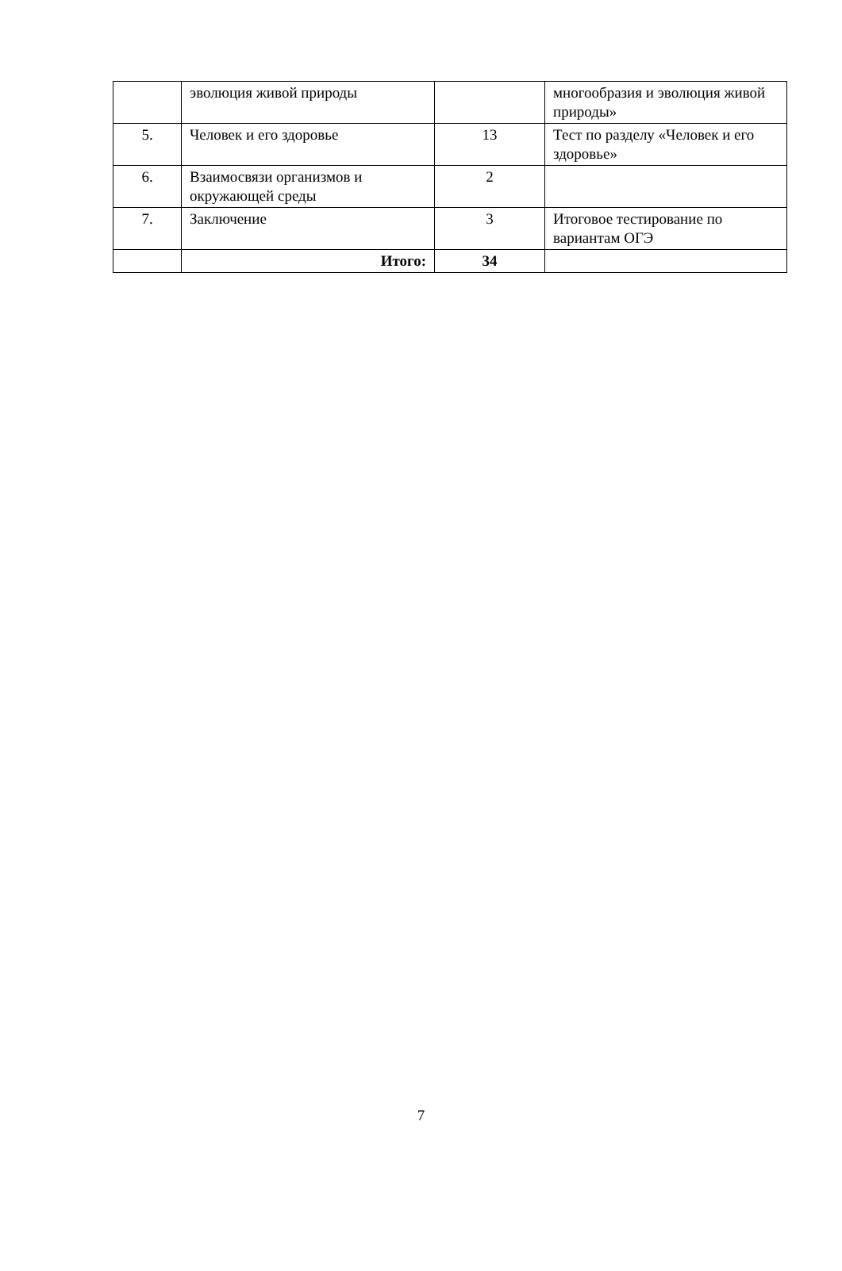| | эволюция живой природы | | многообразия и эволюция живой природы» |
| 5. | Человек и его здоровье | 13 | Тест по разделу «Человек и его здоровье» |
| 6. | Взаимосвязи организмов и окружающей среды | 2 | |
| 7. | Заключение | 3 | Итоговое тестирование по вариантам ОГЭ |
| | Итого: | 34 | |
7